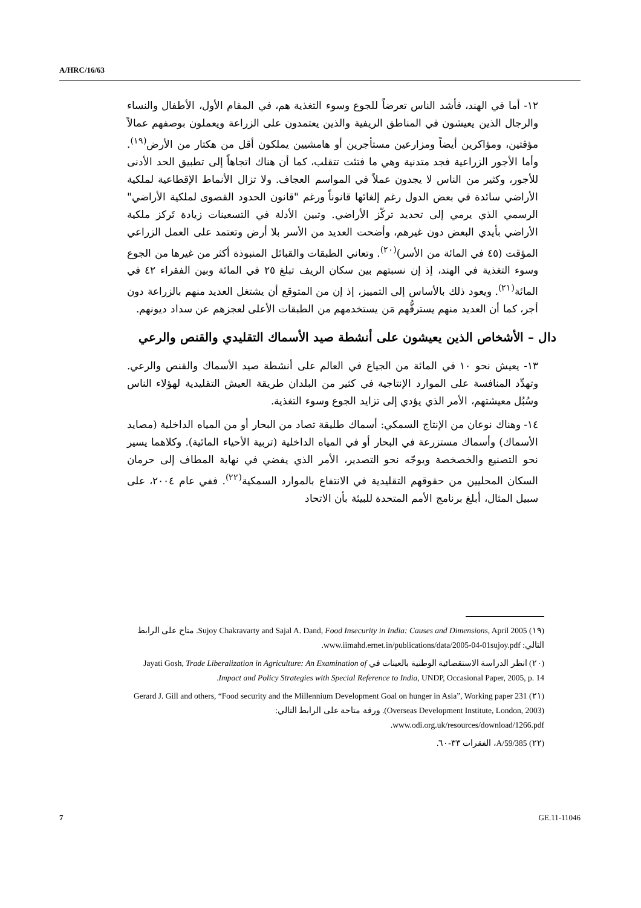A/HRC/16/63
١٢- أما في الهند، فأشد الناس تعرضاً للجوع وسوء التغذية هم، في المقام الأول، الأطفال والنساء والرجال الذين يعيشون في المناطق الريفية والذين يعتمدون على الزراعة ويعملون بوصفهم عمالاً مؤقتين، ومؤاكرين أيضاً ومزارعين مستأجرين أو هامشيين يملكون أقل من هكتار من الأرض<sup>(١٩)</sup>. وأما الأجور الزراعية فجد متدنية وهي ما فتئت تتقلب، كما أن هناك اتجاهاً إلى تطبيق الحد الأدنى للأجور، وكثير من الناس لا يجدون عملاً في المواسم العجاف. ولا تزال الأنماط الإقطاعية لملكية الأراضي سائدة في بعض الدول رغم إلغائها قانوناً ورغم "قانون الحدود القصوى لملكية الأراضي" الرسمي الذي يرمي إلى تحديد تركّز الأراضي. وتبين الأدلة في التسعينات زيادة تَركز ملكية الأراضي بأيدي البعض دون غيرهم، وأضحت العديد من الأسر بلا أرض وتعتمد على العمل الزراعي المؤقت (٤٥ في المائة من الأسر)<sup>(٢٠)</sup>. وتعاني الطبقات والقبائل المنبوذة أكثر من غيرها من الجوع وسوء التغذية في الهند، إذ إن نسبتهم بين سكان الريف تبلغ ٢٥ في المائة وبين الفقراء ٤٢ في المائة<sup>(٢١)</sup>. ويعود ذلك بالأساس إلى التمييز، إذ إن من المتوقع أن يشتغل العديد منهم بالزراعة دون أجر، كما أن العديد منهم يسترقُّهم مَن يستخدمهم من الطبقات الأعلى لعجزهم عن سداد ديونهم.
دال – الأشخاص الذين يعيشون على أنشطة صيد الأسماك التقليدي والقنص والرعي
١٣- يعيش نحو ١٠ في المائة من الجياع في العالم على أنشطة صيد الأسماك والقنص والرعي. وتهدِّد المنافسة على الموارد الإنتاجية في كثير من البلدان طريقة العيش التقليدية لهؤلاء الناس وسُبُل معيشتهم، الأمر الذي يؤدي إلى تزايد الجوع وسوء التغذية.
١٤- وهناك نوعان من الإنتاج السمكي: أسماك طليقة تصاد من البحار أو من المياه الداخلية (مصايد الأسماك) وأسماك مستزرعة في البحار أو في المياه الداخلية (تربية الأحياء المائية). وكلاهما يسير نحو التصنيع والخصخصة ويوجّه نحو التصدير، الأمر الذي يفضي في نهاية المطاف إلى حرمان السكان المحليين من حقوقهم التقليدية في الانتفاع بالموارد السمكية<sup>(٢٢)</sup>. ففي عام ٢٠٠٤، على سبيل المثال، أبلغ برنامج الأمم المتحدة للبيئة بأن الاتحاد
(١٩) Sujoy Chakravarty and Sajal A. Dand, Food Insecurity in India: Causes and Dimensions, April 2005. متاح على الرابط التالي: www.iimahd.ernet.in/publications/data/2005-04-01sujoy.pdf.
(٢٠) انظر الدراسة الاستقصائية الوطنية بالعينات في Jayati Gosh, Trade Liberalization in Agriculture: An Examination of Impact and Policy Strategies with Special Reference to India, UNDP, Occasional Paper, 2005, p. 14.
(٢١) Gerard J. Gill and others, “Food security and the Millennium Development Goal on hunger in Asia”, Working paper 231 (Overseas Development Institute, London, 2003). ورقة متاحة على الرابط التالي: www.odi.org.uk/resources/download/1266.pdf.
(٢٢) A/59/385، الفقرات ٣٣-٦٠.
7 GE.11-11046